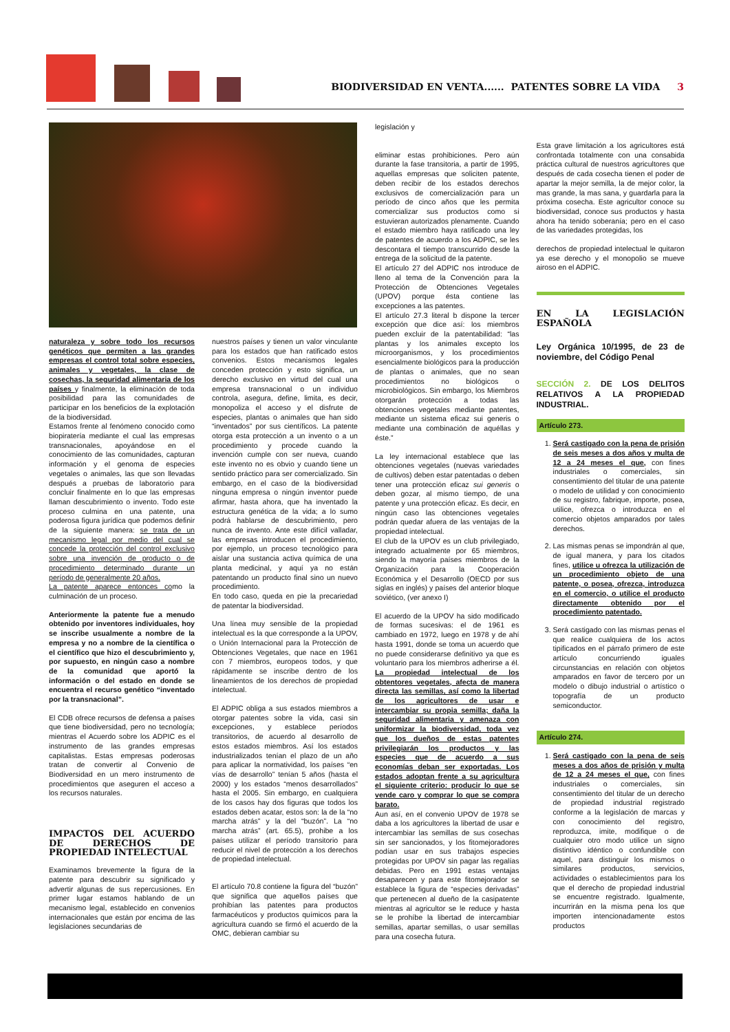BIODIVERSIDAD EN VENTA...... PATENTES SOBRE LA VIDA 3
naturaleza y sobre todo los recursos genéticos que permiten a las grandes empresas el control total sobre especies, animales y vegetales, la clase de cosechas, la seguridad alimentaria de los países y finalmente, la eliminación de toda posibilidad para las comunidades de participar en los beneficios de la explotación de la biodiversidad.
Estamos frente al fenómeno conocido como biopiratería mediante el cual las empresas transnacionales, apoyándose en el conocimiento de las comunidades, capturan información y el genoma de especies vegetales o animales, las que son llevadas después a pruebas de laboratorio para concluir finalmente en lo que las empresas llaman descubrimiento o invento. Todo este proceso culmina en una patente, una poderosa figura jurídica que podemos definir de la siguiente manera: se trata de un mecanismo legal por medio del cual se concede la protección del control exclusivo sobre una invención de producto o de procedimiento determinado durante un período de generalmente 20 años.
La patente aparece entonces como la culminación de un proceso.
Anteriormente la patente fue a menudo obtenido por inventores individuales, hoy se inscribe usualmente a nombre de la empresa y no a nombre de la científica o el científico que hizo el descubrimiento y, por supuesto, en ningún caso a nombre de la comunidad que aportó la información o del estado en donde se encuentra el recurso genético “inventado por la transnacional”.
El CDB ofrece recursos de defensa a países que tiene biodiversidad, pero no tecnología; mientras el Acuerdo sobre los ADPIC es el instrumento de las grandes empresas capitalistas. Estas empresas poderosas tratan de convertir al Convenio de Biodiversidad en un mero instrumento de procedimientos que aseguren el acceso a los recursos naturales.
IMPACTOS DEL ACUERDO DE DERECHOS DE PROPIEDAD INTELECTUAL
Examinamos brevemente la figura de la patente para descubrir su significado y advertir algunas de sus repercusiones. En primer lugar estamos hablando de un mecanismo legal, establecido en convenios internacionales que están por encima de las legislaciones secundarias de
nuestros países y tienen un valor vinculante para los estados que han ratificado estos convenios. Estos mecanismos legales conceden protección y esto significa, un derecho exclusivo en virtud del cual una empresa transnacional o un individuo controla, asegura, define, limita, es decir, monopoliza el acceso y el disfrute de especies, plantas o animales que han sido “inventados” por sus científicos. La patente otorga esta protección a un invento o a un procedimiento y procede cuando la invención cumple con ser nueva, cuando este invento no es obvio y cuando tiene un sentido práctico para ser comercializado. Sin embargo, en el caso de la biodiversidad ninguna empresa o ningún inventor puede afirmar, hasta ahora, que ha inventado la estructura genética de la vida; a lo sumo podrá hablarse de descubrimiento, pero nunca de invento. Ante este difícil valladar, las empresas introducen el procedimiento, por ejemplo, un proceso tecnológico para aislar una sustancia activa química de una planta medicinal, y aquí ya no están patentando un producto final sino un nuevo procedimiento.
En todo caso, queda en pie la precariedad de patentar la biodiversidad.
Una línea muy sensible de la propiedad intelectual es la que corresponde a la UPOV, o Unión Internacional para la Protección de Obtenciones Vegetales, que nace en 1961 con 7 miembros, europeos todos, y que rápidamente se inscribe dentro de los lineamientos de los derechos de propiedad intelectual.
El ADPIC obliga a sus estados miembros a otorgar patentes sobre la vida, casi sin excepciones, y establece períodos transitorios, de acuerdo al desarrollo de estos estados miembros. Así los estados industrializados tenían el plazo de un año para aplicar la normatividad, los países “en vías de desarrollo” tenían 5 años (hasta el 2000) y los estados “menos desarrollados” hasta el 2005. Sin embargo, en cualquiera de los casos hay dos figuras que todos los estados deben acatar, estos son: la de la “no marcha atrás” y la del “buzón”. La “no marcha atrás” (art. 65.5), prohibe a los países utilizar el período transitorio para reducir el nivel de protección a los derechos de propiedad intelectual.
El artículo 70.8 contiene la figura del “buzón” que significa que aquellos países que prohibían las patentes para productos farmacéuticos y productos químicos para la agricultura cuando se firmó el acuerdo de la OMC, debieran cambiar su
legislación y
eliminar estas prohibiciones. Pero aún durante la fase transitoria, a partir de 1995, aquellas empresas que soliciten patente, deben recibir de los estados derechos exclusivos de comercialización para un período de cinco años que les permita comercializar sus productos como si estuvieran autorizados plenamente. Cuando el estado miembro haya ratificado una ley de patentes de acuerdo a los ADPIC, se les descontara el tiempo transcurrido desde la entrega de la solicitud de la patente.
El artículo 27 del ADPIC nos introduce de lleno al tema de la Convención para la Protección de Obtenciones Vegetales (UPOV) porque ésta contiene las excepciones a las patentes.
El artículo 27.3 literal b dispone la tercer excepción que dice así: los miembros pueden excluir de la patentabilidad: “las plantas y los animales excepto los microorganismos, y los procedimientos esencialmente biológicos para la producción de plantas o animales, que no sean procedimientos no biológicos o microbiológicos. Sin embargo, los Miembros otorgarán protección a todas las obtenciones vegetales mediante patentes, mediante un sistema eficaz sui generis o mediante una combinación de aquéllas y éste.”
La ley internacional establece que las obtenciones vegetales (nuevas variedades de cultivos) deben estar patentadas o deben tener una protección eficaz sui generis o deben gozar, al mismo tiempo, de una patente y una protección eficaz. Es decir, en ningún caso las obtenciones vegetales podrán quedar afuera de las ventajas de la propiedad intelectual.
El club de la UPOV es un club privilegiado, integrado actualmente por 65 miembros, siendo la mayoría países miembros de la Organización para la Cooperación Económica y el Desarrollo (OECD por sus siglas en inglés) y países del anterior bloque soviético, (ver anexo I)
El acuerdo de la UPOV ha sido modificado de formas sucesivas: el de 1961 es cambiado en 1972, luego en 1978 y de ahí hasta 1991, donde se toma un acuerdo que no puede considerarse definitivo ya que es voluntario para los miembros adherirse a él. La propiedad intelectual de los obtentores vegetales, afecta de manera directa las semillas, así como la libertad de los agricultores de usar e intercambiar su propia semilla; daña la seguridad alimentaria y amenaza con uniformizar la biodiversidad, toda vez que los dueños de estas patentes privilegiarán los productos y las especies que de acuerdo a sus economías deban ser exportadas. Los estados adoptan frente a su agricultura el siguiente criterio: producir lo que se vende caro y comprar lo que se compra barato.
Aun así, en el convenio UPOV de 1978 se daba a los agricultores la libertad de usar e intercambiar las semillas de sus cosechas sin ser sancionados, y los fitomejoradores podían usar en sus trabajos especies protegidas por UPOV sin pagar las regalías debidas. Pero en 1991 estas ventajas desaparecen y para este fitomejorador se establece la figura de “especies derivadas” que pertenecen al dueño de la casipatente mientras al agricultor se le reduce y hasta se le prohíbe la libertad de intercambiar semillas, apartar semillas, o usar semillas para una cosecha futura.
Esta grave limitación a los agricultores está confrontada totalmente con una consabida práctica cultural de nuestros agricultores que después de cada cosecha tienen el poder de apartar la mejor semilla, la de mejor color, la mas grande, la mas sana, y guardarla para la próxima cosecha. Este agricultor conoce su biodiversidad, conoce sus productos y hasta ahora ha tenido soberanía; pero en el caso de las variedades protegidas, los
derechos de propiedad intelectual le quitaron ya ese derecho y el monopolio se mueve airoso en el ADPIC.
EN LA LEGISLACIÓN ESPAÑOLA
Ley Orgánica 10/1995, de 23 de noviembre, del Código Penal
SECCIÓN 2. DE LOS DELITOS RELATIVOS A LA PROPIEDAD INDUSTRIAL.
Artículo 273.
1. Será castigado con la pena de prisión de seis meses a dos años y multa de 12 a 24 meses el que, con fines industriales o comerciales, sin consentimiento del titular de una patente o modelo de utilidad y con conocimiento de su registro, fabrique, importe, posea, utilice, ofrezca o introduzca en el comercio objetos amparados por tales derechos.
2. Las mismas penas se impondrán al que, de igual manera, y para los citados fines, utilice u ofrezca la utilización de un procedimiento objeto de una patente, o posea, ofrezca, introduzca en el comercio, o utilice el producto directamente obtenido por el procedimiento patentado.
3. Será castigado con las mismas penas el que realice cualquiera de los actos tipificados en el párrafo primero de este artículo concurriendo iguales circunstancias en relación con objetos amparados en favor de tercero por un modelo o dibujo industrial o artístico o topografía de un producto semiconductor.
Artículo 274.
1. Será castigado con la pena de seis meses a dos años de prisión y multa de 12 a 24 meses el que, con fines industriales o comerciales, sin consentimiento del titular de un derecho de propiedad industrial registrado conforme a la legislación de marcas y con conocimiento del registro, reproduzca, imite, modifique o de cualquier otro modo utilice un signo distintivo idéntico o confundible con aquel, para distinguir los mismos o similares productos, servicios, actividades o establecimientos para los que el derecho de propiedad industrial se encuentre registrado. Igualmente, incurrirán en la misma pena los que importen intencionadamente estos productos